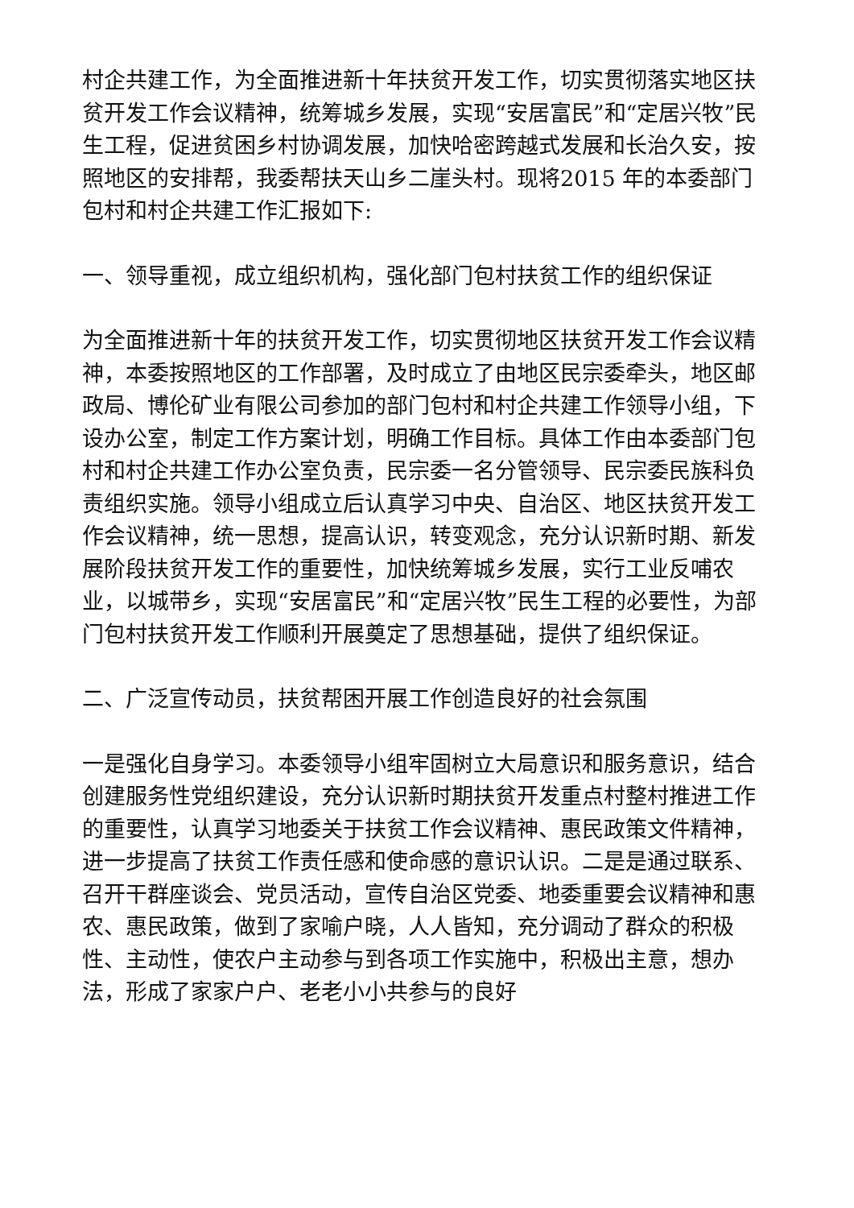村企共建工作，为全面推进新十年扶贫开发工作，切实贯彻落实地区扶贫开发工作会议精神，统筹城乡发展，实现“安居富民”和“定居兴牧”民生工程，促进贫困乡村协调发展，加快哈密跨越式发展和长治久安，按照地区的安排帮，我委帮扶天山乡二崖头村。现将2015 年的本委部门包村和村企共建工作汇报如下:
一、领导重视，成立组织机构，强化部门包村扶贫工作的组织保证
为全面推进新十年的扶贫开发工作，切实贯彻地区扶贫开发工作会议精神，本委按照地区的工作部署，及时成立了由地区民宗委牵头，地区邮政局、博伦矿业有限公司参加的部门包村和村企共建工作领导小组，下设办公室，制定工作方案计划，明确工作目标。具体工作由本委部门包村和村企共建工作办公室负责，民宗委一名分管领导、民宗委民族科负责组织实施。领导小组成立后认真学习中央、自治区、地区扶贫开发工作会议精神，统一思想，提高认识，转变观念，充分认识新时期、新发展阶段扶贫开发工作的重要性，加快统筹城乡发展，实行工业反哺农业，以城带乡，实现“安居富民”和“定居兴牧”民生工程的必要性，为部门包村扶贫开发工作顺利开展奠定了思想基础，提供了组织保证。
二、广泛宣传动员，扶贫帮困开展工作创造良好的社会氛围
一是强化自身学习。本委领导小组牢固树立大局意识和服务意识，结合创建服务性党组织建设，充分认识新时期扶贫开发重点村整村推进工作的重要性，认真学习地委关于扶贫工作会议精神、惠民政策文件精神，进一步提高了扶贫工作责任感和使命感的意识认识。二是是通过联系、召开干群座谈会、党员活动，宣传自治区党委、地委重要会议精神和惠农、惠民政策，做到了家喻户晓，人人皆知，充分调动了群众的积极性、主动性，使农户主动参与到各项工作实施中，积极出主意，想办法，形成了家家户户、老老小小共参与的良好